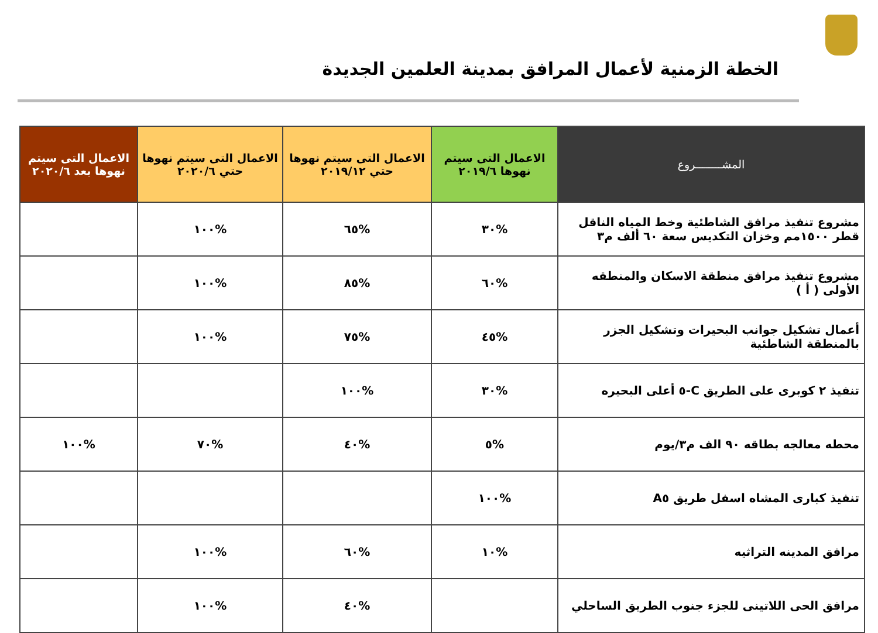الخطة الزمنية لأعمال المرافق بمدينة العلمين الجديدة
| المشــــــــروع | الاعمال التى سيتم نهوها ٢٠١٩/٦ | الاعمال التى سيتم نهوها حتي ٢٠١٩/١٢ | الاعمال التى سيتم نهوها حتي ٢٠٢٠/٦ | الاعمال التى سيتم نهوها بعد ٢٠٢٠/٦ |
| --- | --- | --- | --- | --- |
| مشروع تنفيذ مرافق الشاطئية وخط المياه الناقل قطر ١٥٠٠مم وخزان التكديس سعة ٦٠ ألف م٣ | %٣٠ | %٦٥ | %١٠٠ | |
| مشروع تنفيذ مرافق منطقة الاسكان والمنطقه الأولى ( أ ) | %٦٠ | %٨٥ | %١٠٠ | |
| أعمال تشكيل جوانب البحيرات وتشكيل الجزر بالمنطقة الشاطئية | %٤٥ | %٧٥ | %١٠٠ | |
| تنفيذ ٢ كوبرى على الطريق C-٥ أعلى البحيره | %٣٠ | %١٠٠ | | |
| محطه معالجه بطاقه ٩٠ الف م٣/يوم | %٥ | %٤٠ | %٧٠ | %١٠٠ |
| تنفيذ كبارى المشاه اسفل طريق A٥ | %١٠٠ | | | |
| مرافق المدينه التراثيه | %١٠ | %٦٠ | %١٠٠ | |
| مرافق الحى اللاتينى للجزء جنوب الطريق الساحلي | | %٤٠ | %١٠٠ | |